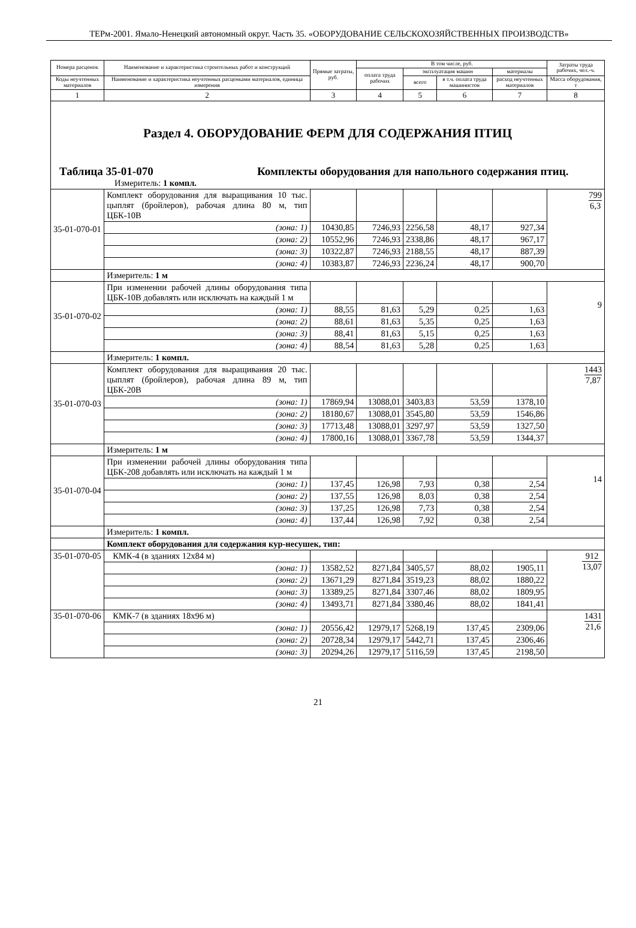ТЕРм-2001. Ямало-Ненецкий автономный округ. Часть 35. «ОБОРУДОВАНИЕ СЕЛЬСКОХОЗЯЙСТВЕННЫХ ПРОИЗВОДСТВ»
| Номера расценок | Наименование и характеристика строительных работ и конструкций | Прямые затраты, руб. | В том числе, руб. | | | | Затраты труда рабочих, чел.-ч. |
| --- | --- | --- | --- | --- | --- | --- | --- |
| | | | оплата труда рабочих | эксплуатация машин | | материалы | |
| Коды неучтенных материалов | Наименование и характеристика неучтенных расценками материалов, единица измерения | | | всего | в т.ч. оплата труда машинистов | расход неучтенных материалов | Масса оборудования, т |
| 1 | 2 | 3 | 4 | 5 | 6 | 7 | 8 |
| Раздел 4. ОБОРУДОВАНИЕ ФЕРМ ДЛЯ СОДЕРЖАНИЯ ПТИЦ Таблица 35-01-070 Комплекты оборудования для напольного содержания птиц. Измеритель: 1 компл. | | | | | | | |
| 35-01-070-01 | Комплект оборудования для выращивания 10 тыс. цыплят (бройлеров), рабочая длина 80 м, тип ЦБК-10В | | | | | | 799 6,3 |
| | (зона: 1) | 10430,85 | 7246,93 | 2256,58 | 48,17 | 927,34 | |
| | (зона: 2) | 10552,96 | 7246,93 | 2338,86 | 48,17 | 967,17 | |
| | (зона: 3) | 10322,87 | 7246,93 | 2188,55 | 48,17 | 887,39 | |
| | (зона: 4) | 10383,87 | 7246,93 | 2236,24 | 48,17 | 900,70 | |
| | Измеритель: 1 м | | | | | | |
| 35-01-070-02 | При изменении рабочей длины оборудования типа ЦБК-10В добавлять или исключать на каждый 1 м | | | | | | 9 |
| | (зона: 1) | 88,55 | 81,63 | 5,29 | 0,25 | 1,63 | |
| | (зона: 2) | 88,61 | 81,63 | 5,35 | 0,25 | 1,63 | |
| | (зона: 3) | 88,41 | 81,63 | 5,15 | 0,25 | 1,63 | |
| | (зона: 4) | 88,54 | 81,63 | 5,28 | 0,25 | 1,63 | |
| | Измеритель: 1 компл. | | | | | | |
| 35-01-070-03 | Комплект оборудования для выращивания 20 тыс. цыплят (бройлеров), рабочая длина 89 м, тип ЦБК-20В | | | | | | 1443 7,87 |
| | (зона: 1) | 17869,94 | 13088,01 | 3403,83 | 53,59 | 1378,10 | |
| | (зона: 2) | 18180,67 | 13088,01 | 3545,80 | 53,59 | 1546,86 | |
| | (зона: 3) | 17713,48 | 13088,01 | 3297,97 | 53,59 | 1327,50 | |
| | (зона: 4) | 17800,16 | 13088,01 | 3367,78 | 53,59 | 1344,37 | |
| | Измеритель: 1 м | | | | | | |
| 35-01-070-04 | При изменении рабочей длины оборудования типа ЦБК-208 добавлять или исключать на каждый 1 м | | | | | | 14 |
| | (зона: 1) | 137,45 | 126,98 | 7,93 | 0,38 | 2,54 | |
| | (зона: 2) | 137,55 | 126,98 | 8,03 | 0,38 | 2,54 | |
| | (зона: 3) | 137,25 | 126,98 | 7,73 | 0,38 | 2,54 | |
| | (зона: 4) | 137,44 | 126,98 | 7,92 | 0,38 | 2,54 | |
| | Измеритель: 1 компл. | | | | | | |
| | Комплект оборудования для содержания кур-несушек, тип: | | | | | | |
| 35-01-070-05 | КМК-4 (в зданиях 12х84 м) | | | | | | 912 13,07 |
| | (зона: 1) | 13582,52 | 8271,84 | 3405,57 | 88,02 | 1905,11 | |
| | (зона: 2) | 13671,29 | 8271,84 | 3519,23 | 88,02 | 1880,22 | |
| | (зона: 3) | 13389,25 | 8271,84 | 3307,46 | 88,02 | 1809,95 | |
| | (зона: 4) | 13493,71 | 8271,84 | 3380,46 | 88,02 | 1841,41 | |
| 35-01-070-06 | КМК-7 (в зданиях 18х96 м) | | | | | | 1431 21,6 |
| | (зона: 1) | 20556,42 | 12979,17 | 5268,19 | 137,45 | 2309,06 | |
| | (зона: 2) | 20728,34 | 12979,17 | 5442,71 | 137,45 | 2306,46 | |
| | (зона: 3) | 20294,26 | 12979,17 | 5116,59 | 137,45 | 2198,50 | |
21